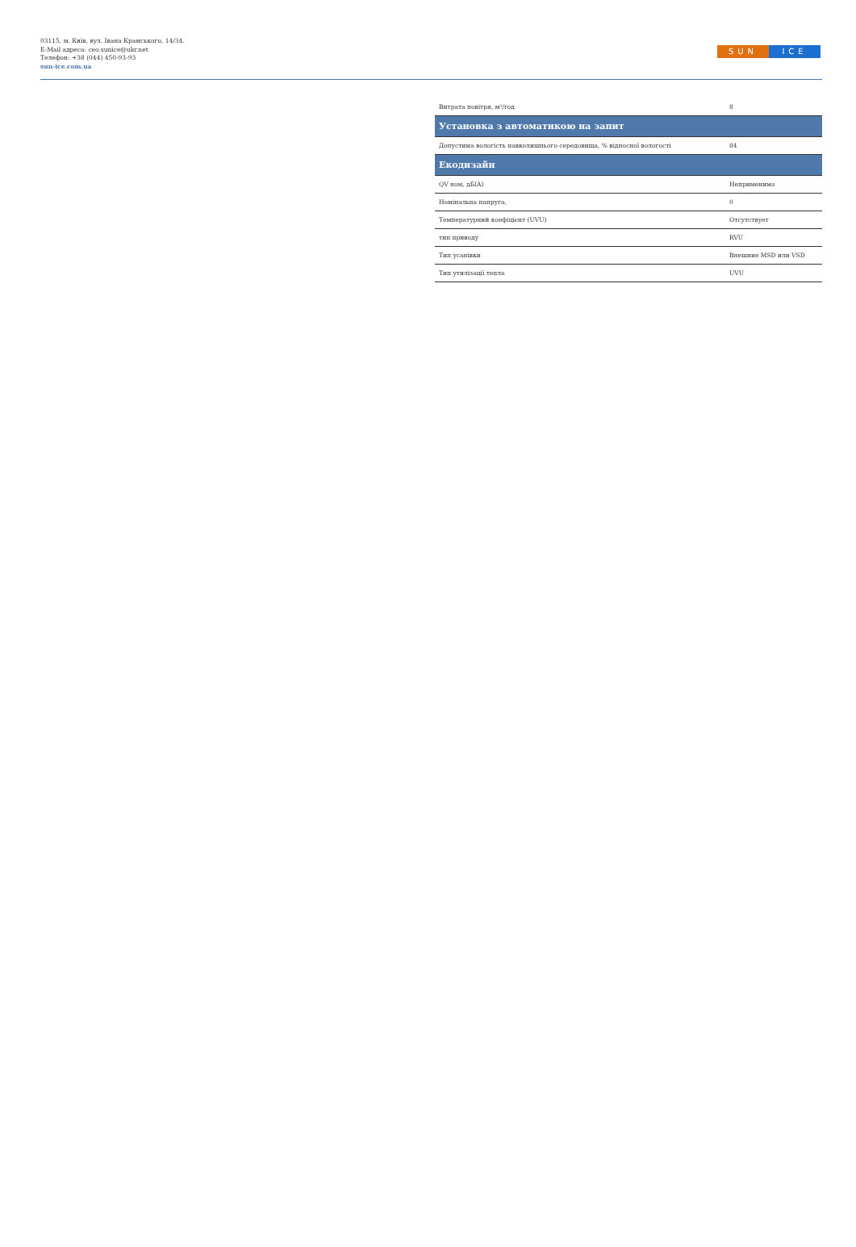03115, м. Київ, вул. Івана Крамського, 14/34.
E-Mail адреса: ceo.sunice@ukr.net
Телефон: +38 (044) 450-93-93
sun-ice.com.ua
SUN ICE
| Витрата повітря, м³/год | 8 |
| Установка з автоматикою на запит | |
| Допустима вологість навколишнього середовища, % відносної вологості | 84 |
| Екодизайн | |
| QV ном, дБ(A) | Неприменимо |
| Номінальна напруга, | 0 |
| Температурний коефіцієнт (UVU) | Отсутствует |
| тип приводу | RVU |
| Тип усанівки | Внешние MSD или VSD |
| Тип утилізації тепла | UVU |